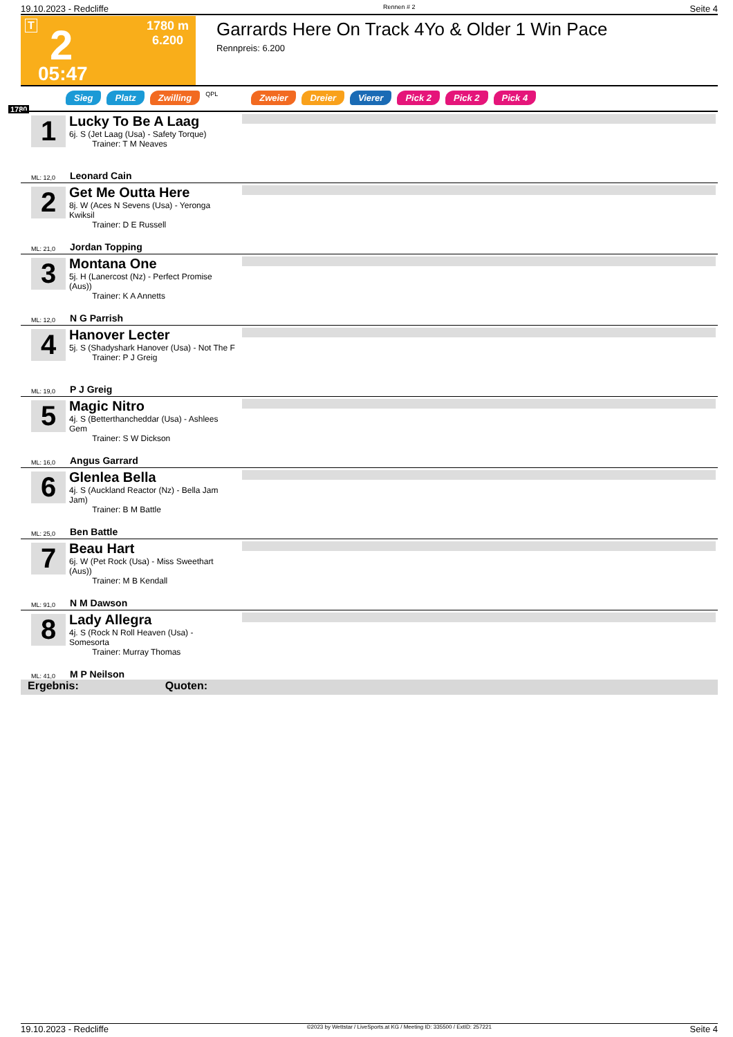19.10.2023 - Redcliffe Rennen # 2 Seite 4
T 2
1780 m
6.200
05:47
Garrards Here On Track 4Yo & Older 1 Win Pace
Rennpreis: 6.200
Sieg Platz Zwilling QPL Zweier Dreier Vierer Pick 2 Pick 2 Pick 4
1780
1
Lucky To Be A Laag
6j. S (Jet Laag (Usa) - Safety Torque)
Trainer: T M Neaves
ML: 12,0 Leonard Cain
2
Get Me Outta Here
8j. W (Aces N Sevens (Usa) - Yeronga Kwiksil
Trainer: D E Russell
ML: 21,0 Jordan Topping
3
Montana One
5j. H (Lanercost (Nz) - Perfect Promise (Aus))
Trainer: K A Annetts
ML: 12,0 N G Parrish
4
Hanover Lecter
5j. S (Shadyshark Hanover (Usa) - Not The F
Trainer: P J Greig
ML: 19,0 P J Greig
5
Magic Nitro
4j. S (Betterthancheddar (Usa) - Ashlees Gem
Trainer: S W Dickson
ML: 16,0 Angus Garrard
6
Glenlea Bella
4j. S (Auckland Reactor (Nz) - Bella Jam Jam)
Trainer: B M Battle
ML: 25,0 Ben Battle
7
Beau Hart
6j. W (Pet Rock (Usa) - Miss Sweethart (Aus))
Trainer: M B Kendall
ML: 91,0 N M Dawson
8
Lady Allegra
4j. S (Rock N Roll Heaven (Usa) - Somesorta
Trainer: Murray Thomas
ML: 41,0 M P Neilson
Ergebnis: Quoten:
19.10.2023 - Redcliffe ©2023 by Wettstar / LiveSports.at KG / Meeting ID: 335500 / ExtID: 257221 Seite 4